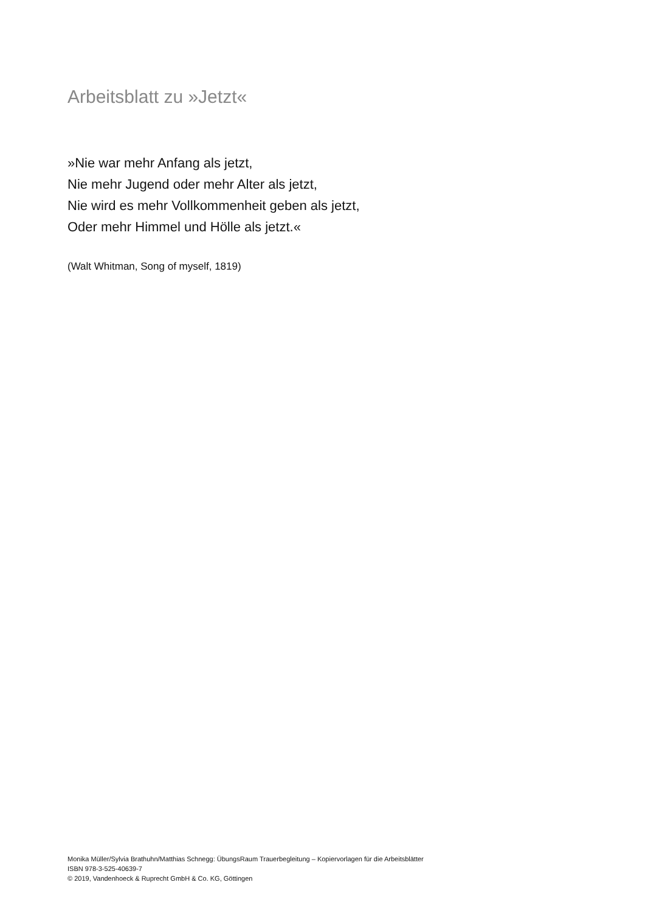Arbeitsblatt zu »Jetzt«
»Nie war mehr Anfang als jetzt,
Nie mehr Jugend oder mehr Alter als jetzt,
Nie wird es mehr Vollkommenheit geben als jetzt,
Oder mehr Himmel und Hölle als jetzt.«
(Walt Whitman, Song of myself, 1819)
Monika Müller/Sylvia Brathuhn/Matthias Schnegg: ÜbungsRaum Trauerbegleitung – Kopiervorlagen für die Arbeitsblätter
ISBN 978-3-525-40639-7
© 2019, Vandenhoeck & Ruprecht GmbH & Co. KG, Göttingen